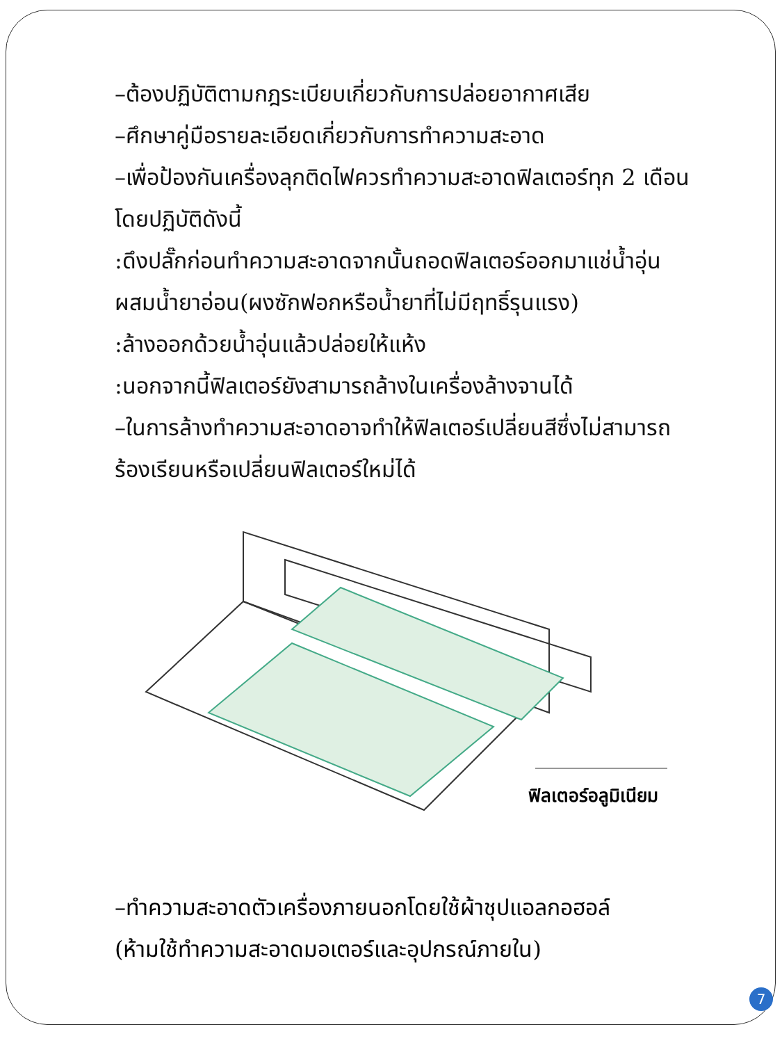–ต้องปฏิบัติตามกฎระเบียบเกี่ยวกับการปล่อยอากาศเสีย
–ศึกษาคู่มือรายละเอียดเกี่ยวกับการทำความสะอาด
–เพื่อป้องกันเครื่องลุกติดไฟควรทำความสะอาดฟิลเตอร์ทุก 2 เดือนโดยปฏิบัติดังนี้
:ดึงปลั๊กก่อนทำความสะอาดจากนั้นถอดฟิลเตอร์ออกมาแช่น้ำอุ่นผสมน้ำยาอ่อน(ผงซักฟอกหรือน้ำยาที่ไม่มีฤทธิ์รุนแรง)
:ล้างออกด้วยน้ำอุ่นแล้วปล่อยให้แห้ง
:นอกจากนี้ฟิลเตอร์ยังสามารถล้างในเครื่องล้างจานได้
–ในการล้างทำความสะอาดอาจทำให้ฟิลเตอร์เปลี่ยนสีซึ่งไม่สามารถร้องเรียนหรือเปลี่ยนฟิลเตอร์ใหม่ได้
ฟิลเตอร์อลูมิเนียม
–ทำความสะอาดตัวเครื่องภายนอกโดยใช้ผ้าชุปแอลกอฮอล์
(ห้ามใช้ทำความสะอาดมอเตอร์และอุปกรณ์ภายใน)
7